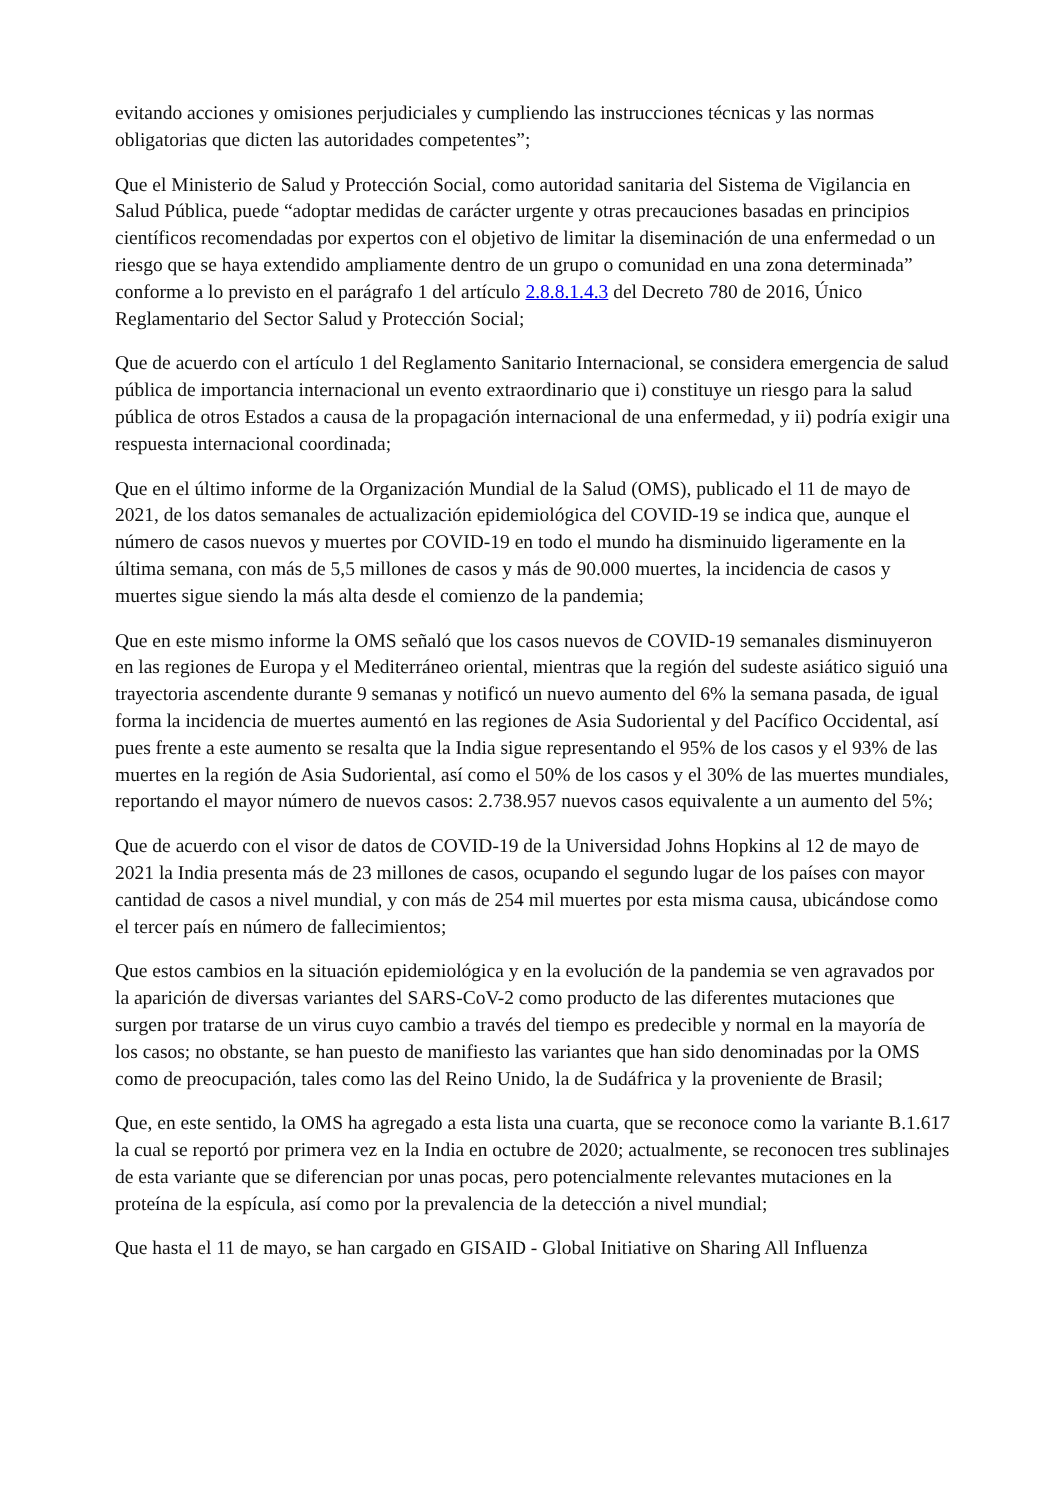evitando acciones y omisiones perjudiciales y cumpliendo las instrucciones técnicas y las normas obligatorias que dicten las autoridades competentes”;
Que el Ministerio de Salud y Protección Social, como autoridad sanitaria del Sistema de Vigilancia en Salud Pública, puede “adoptar medidas de carácter urgente y otras precauciones basadas en principios científicos recomendadas por expertos con el objetivo de limitar la diseminación de una enfermedad o un riesgo que se haya extendido ampliamente dentro de un grupo o comunidad en una zona determinada” conforme a lo previsto en el parágrafo 1 del artículo 2.8.8.1.4.3 del Decreto 780 de 2016, Único Reglamentario del Sector Salud y Protección Social;
Que de acuerdo con el artículo 1 del Reglamento Sanitario Internacional, se considera emergencia de salud pública de importancia internacional un evento extraordinario que i) constituye un riesgo para la salud pública de otros Estados a causa de la propagación internacional de una enfermedad, y ii) podría exigir una respuesta internacional coordinada;
Que en el último informe de la Organización Mundial de la Salud (OMS), publicado el 11 de mayo de 2021, de los datos semanales de actualización epidemiológica del COVID-19 se indica que, aunque el número de casos nuevos y muertes por COVID-19 en todo el mundo ha disminuido ligeramente en la última semana, con más de 5,5 millones de casos y más de 90.000 muertes, la incidencia de casos y muertes sigue siendo la más alta desde el comienzo de la pandemia;
Que en este mismo informe la OMS señaló que los casos nuevos de COVID-19 semanales disminuyeron en las regiones de Europa y el Mediterráneo oriental, mientras que la región del sudeste asiático siguió una trayectoria ascendente durante 9 semanas y notificó un nuevo aumento del 6% la semana pasada, de igual forma la incidencia de muertes aumentó en las regiones de Asia Sudoriental y del Pacífico Occidental, así pues frente a este aumento se resalta que la India sigue representando el 95% de los casos y el 93% de las muertes en la región de Asia Sudoriental, así como el 50% de los casos y el 30% de las muertes mundiales, reportando el mayor número de nuevos casos: 2.738.957 nuevos casos equivalente a un aumento del 5%;
Que de acuerdo con el visor de datos de COVID-19 de la Universidad Johns Hopkins al 12 de mayo de 2021 la India presenta más de 23 millones de casos, ocupando el segundo lugar de los países con mayor cantidad de casos a nivel mundial, y con más de 254 mil muertes por esta misma causa, ubicándose como el tercer país en número de fallecimientos;
Que estos cambios en la situación epidemiológica y en la evolución de la pandemia se ven agravados por la aparición de diversas variantes del SARS-CoV-2 como producto de las diferentes mutaciones que surgen por tratarse de un virus cuyo cambio a través del tiempo es predecible y normal en la mayoría de los casos; no obstante, se han puesto de manifiesto las variantes que han sido denominadas por la OMS como de preocupación, tales como las del Reino Unido, la de Sudáfrica y la proveniente de Brasil;
Que, en este sentido, la OMS ha agregado a esta lista una cuarta, que se reconoce como la variante B.1.617 la cual se reportó por primera vez en la India en octubre de 2020; actualmente, se reconocen tres sublinajes de esta variante que se diferencian por unas pocas, pero potencialmente relevantes mutaciones en la proteína de la espícula, así como por la prevalencia de la detección a nivel mundial;
Que hasta el 11 de mayo, se han cargado en GISAID - Global Initiative on Sharing All Influenza